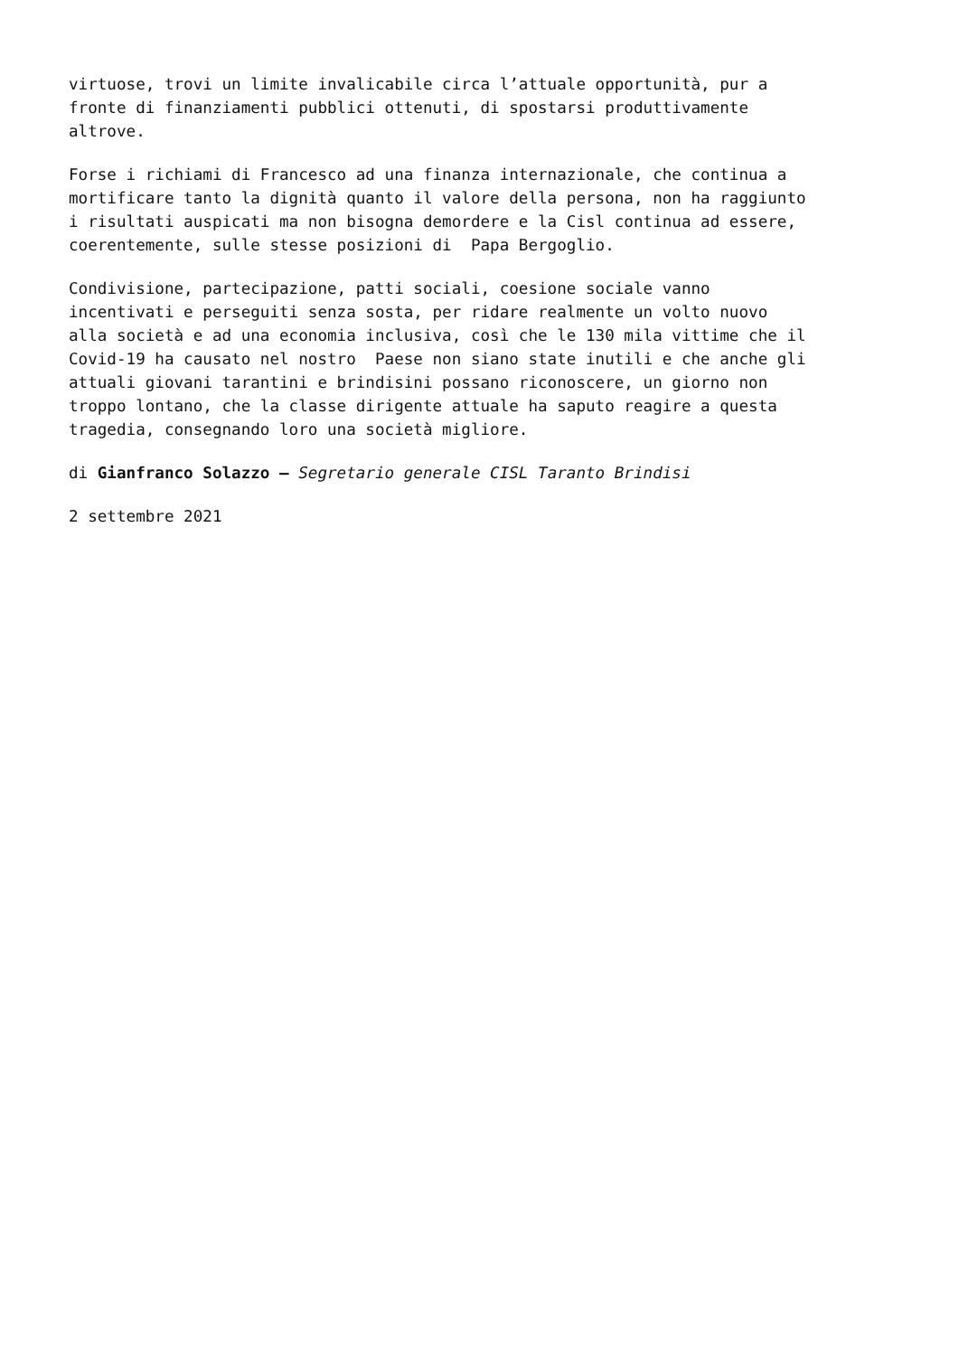virtuose, trovi un limite invalicabile circa l’attuale opportunità, pur a fronte di finanziamenti pubblici ottenuti, di spostarsi produttivamente altrove.
Forse i richiami di Francesco ad una finanza internazionale, che continua a mortificare tanto la dignità quanto il valore della persona, non ha raggiunto i risultati auspicati ma non bisogna demordere e la Cisl continua ad essere, coerentemente, sulle stesse posizioni di Papa Bergoglio.
Condivisione, partecipazione, patti sociali, coesione sociale vanno incentivati e perseguiti senza sosta, per ridare realmente un volto nuovo alla società e ad una economia inclusiva, così che le 130 mila vittime che il Covid-19 ha causato nel nostro Paese non siano state inutili e che anche gli attuali giovani tarantini e brindisini possano riconoscere, un giorno non troppo lontano, che la classe dirigente attuale ha saputo reagire a questa tragedia, consegnando loro una società migliore.
di Gianfranco Solazzo – Segretario generale CISL Taranto Brindisi
2 settembre 2021